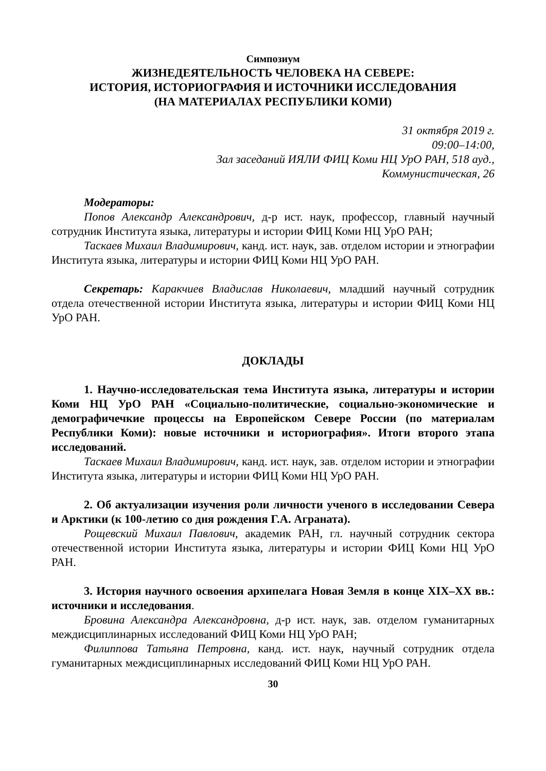Симпозиум
ЖИЗНЕДЕЯТЕЛЬНОСТЬ ЧЕЛОВЕКА НА СЕВЕРЕ:
ИСТОРИЯ, ИСТОРИОГРАФИЯ И ИСТОЧНИКИ ИССЛЕДОВАНИЯ
(НА МАТЕРИАЛАХ РЕСПУБЛИКИ КОМИ)
31 октября 2019 г.
09:00–14:00,
Зал заседаний ИЯЛИ ФИЦ Коми НЦ УрО РАН, 518 ауд.,
Коммунистическая, 26
Модераторы:
Попов Александр Александрович, д-р ист. наук, профессор, главный научный сотрудник Института языка, литературы и истории ФИЦ Коми НЦ УрО РАН;
Таскаев Михаил Владимирович, канд. ист. наук, зав. отделом истории и этнографии Института языка, литературы и истории ФИЦ Коми НЦ УрО РАН.
Секретарь: Каракчиев Владислав Николаевич, младший научный сотрудник отдела отечественной истории Института языка, литературы и истории ФИЦ Коми НЦ УрО РАН.
ДОКЛАДЫ
1. Научно-исследовательская тема Института языка, литературы и истории Коми НЦ УрО РАН «Социально-политические, социально-экономические и демографичечкие процессы на Европейском Севере России (по материалам Республики Коми): новые источники и историография». Итоги второго этапа исследований.
Таскаев Михаил Владимирович, канд. ист. наук, зав. отделом истории и этнографии Института языка, литературы и истории ФИЦ Коми НЦ УрО РАН.
2. Об актуализации изучения роли личности ученого в исследовании Севера и Арктики (к 100-летию со дня рождения Г.А. Аграната).
Рощевский Михаил Павлович, академик РАН, гл. научный сотрудник сектора отечественной истории Института языка, литературы и истории ФИЦ Коми НЦ УрО РАН.
3. История научного освоения архипелага Новая Земля в конце XIX–XX вв.: источники и исследования.
Бровина Александра Александровна, д-р ист. наук, зав. отделом гуманитарных междисциплинарных исследований ФИЦ Коми НЦ УрО РАН;
Филиппова Татьяна Петровна, канд. ист. наук, научный сотрудник отдела гуманитарных междисциплинарных исследований ФИЦ Коми НЦ УрО РАН.
30